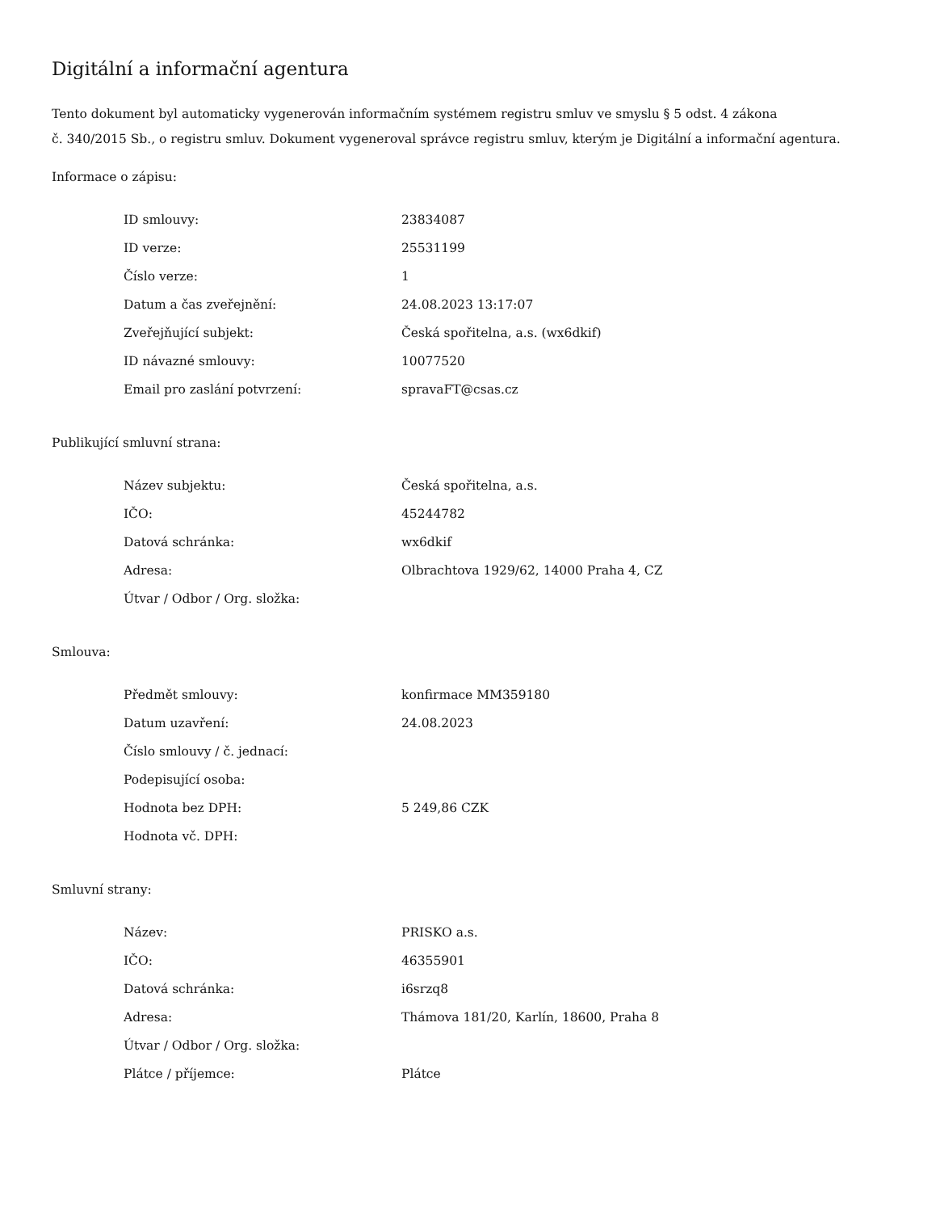Digitální a informační agentura
Tento dokument byl automaticky vygenerován informačním systémem registru smluv ve smyslu § 5 odst. 4 zákona
č. 340/2015 Sb., o registru smluv. Dokument vygeneroval správce registru smluv, kterým je Digitální a informační agentura.
Informace o zápisu:
| ID smlouvy: | 23834087 |
| ID verze: | 25531199 |
| Číslo verze: | 1 |
| Datum a čas zveřejnění: | 24.08.2023 13:17:07 |
| Zveřejňující subjekt: | Česká spořitelna, a.s. (wx6dkif) |
| ID návazné smlouvy: | 10077520 |
| Email pro zaslání potvrzení: | spravaFT@csas.cz |
Publikující smluvní strana:
| Název subjektu: | Česká spořitelna, a.s. |
| IČO: | 45244782 |
| Datová schránka: | wx6dkif |
| Adresa: | Olbrachtova 1929/62, 14000 Praha 4, CZ |
| Útvar / Odbor / Org. složka: | |
Smlouva:
| Předmět smlouvy: | konfirmace MM359180 |
| Datum uzavření: | 24.08.2023 |
| Číslo smlouvy / č. jednací: | |
| Podepisující osoba: | |
| Hodnota bez DPH: | 5 249,86 CZK |
| Hodnota vč. DPH: | |
Smluvní strany:
| Název: | PRISKO a.s. |
| IČO: | 46355901 |
| Datová schránka: | i6srzq8 |
| Adresa: | Thámova 181/20, Karlín, 18600, Praha 8 |
| Útvar / Odbor / Org. složka: | |
| Plátce / příjemce: | Plátce |